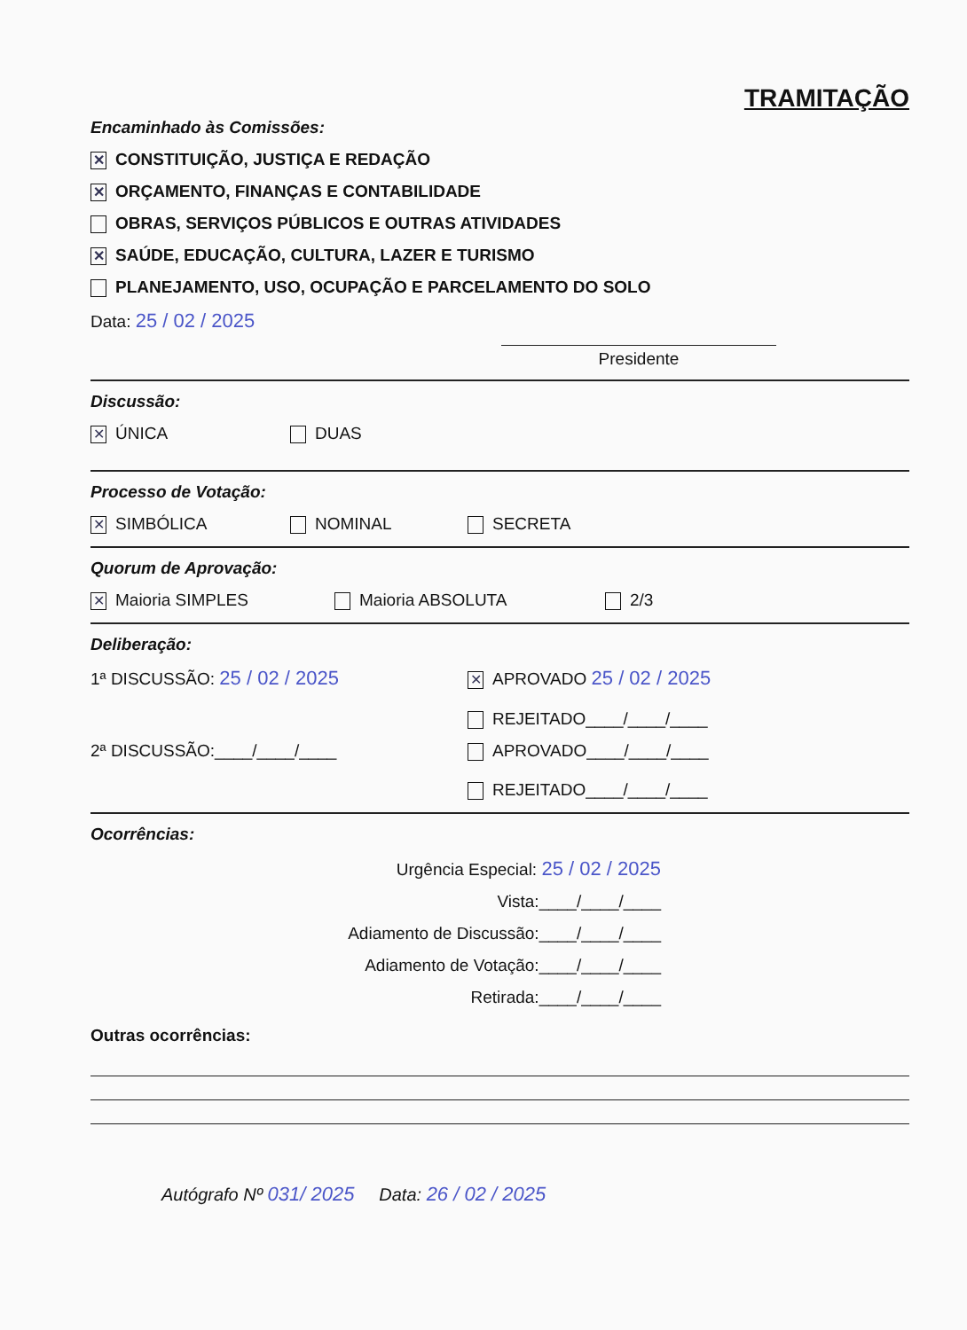TRAMITAÇÃO
Encaminhado às Comissões:
✕ CONSTITUIÇÃO, JUSTIÇA E REDAÇÃO
✕ ORÇAMENTO, FINANÇAS E CONTABILIDADE
OBRAS, SERVIÇOS PÚBLICOS E OUTRAS ATIVIDADES
✕ SAÚDE, EDUCAÇÃO, CULTURA, LAZER E TURISMO
PLANEJAMENTO, USO, OCUPAÇÃO E PARCELAMENTO DO SOLO
Data: 25 / 02 / 2025
Presidente
Discussão:
✕ ÚNICA DUAS
Processo de Votação:
✕ SIMBÓLICA NOMINAL SECRETA
Quorum de Aprovação:
✕ Maioria SIMPLES Maioria ABSOLUTA 2/3
Deliberação:
1ª DISCUSSÃO: 25 / 02 / 2025
✕ APROVADO 25 / 02 / 2025
REJEITADO____/____/____
2ª DISCUSSÃO:____/____/____ APROVADO____/____/____
REJEITADO____/____/____
Ocorrências:
Urgência Especial: 25 / 02 / 2025
Vista:____/____/____
Adiamento de Discussão:____/____/____
Adiamento de Votação:____/____/____
Retirada:____/____/____
Outras ocorrências:
Autógrafo Nº 031/ 2025 Data: 26 / 02 / 2025